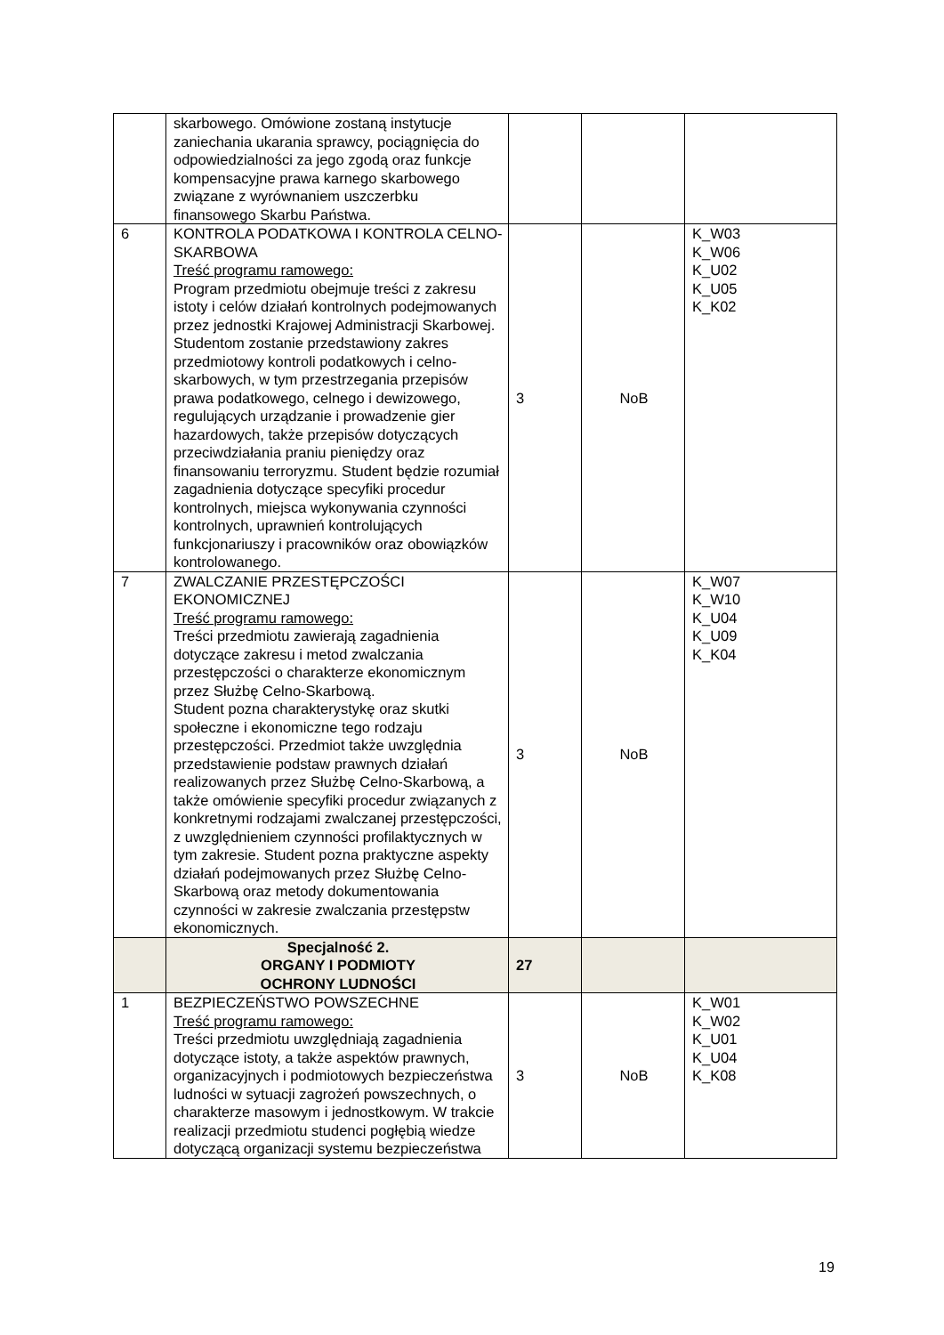| | skarbowego. Omówione zostaną instytucje zaniechania ukarania sprawcy, pociągnięcia do odpowiedzialności za jego zgodą oraz funkcje kompensacyjne prawa karnego skarbowego związane z wyrównaniem uszczerbku finansowego Skarbu Państwa. | | | |
| 6 | KONTROLA PODATKOWA I KONTROLA CELNO-SKARBOWA Treść programu ramowego: Program przedmiotu obejmuje treści z zakresu istoty i celów działań kontrolnych podejmowanych przez jednostki Krajowej Administracji Skarbowej. Studentom zostanie przedstawiony zakres przedmiotowy kontroli podatkowych i celno-skarbowych, w tym przestrzegania przepisów prawa podatkowego, celnego i dewizowego, regulujących urządzanie i prowadzenie gier hazardowych, także przepisów dotyczących przeciwdziałania praniu pieniędzy oraz finansowaniu terroryzmu. Student będzie rozumiał zagadnienia dotyczące specyfiki procedur kontrolnych, miejsca wykonywania czynności kontrolnych, uprawnień kontrolujących funkcjonariuszy i pracowników oraz obowiązków kontrolowanego. | 3 | NoB | K_W03 K_W06 K_U02 K_U05 K_K02 |
| 7 | ZWALCZANIE PRZESTĘPCZOŚCI EKONOMICZNEJ Treść programu ramowego: Treści przedmiotu zawierają zagadnienia dotyczące zakresu i metod zwalczania przestępczości o charakterze ekonomicznym przez Służbę Celno-Skarbową. Student pozna charakterystykę oraz skutki społeczne i ekonomiczne tego rodzaju przestępczości. Przedmiot także uwzględnia przedstawienie podstaw prawnych działań realizowanych przez Służbę Celno-Skarbową, a także omówienie specyfiki procedur związanych z konkretnymi rodzajami zwalczanej przestępczości, z uwzględnieniem czynności profilaktycznych w tym zakresie. Student pozna praktyczne aspekty działań podejmowanych przez Służbę Celno-Skarbową oraz metody dokumentowania czynności w zakresie zwalczania przestępstw ekonomicznych. | 3 | NoB | K_W07 K_W10 K_U04 K_U09 K_K04 |
| | Specjalność 2. ORGANY I PODMIOTY OCHRONY LUDNOŚCI | 27 | | |
| 1 | BEZPIECZEŃSTWO POWSZECHNE Treść programu ramowego: Treści przedmiotu uwzględniają zagadnienia dotyczące istoty, a także aspektów prawnych, organizacyjnych i podmiotowych bezpieczeństwa ludności w sytuacji zagrożeń powszechnych, o charakterze masowym i jednostkowym. W trakcie realizacji przedmiotu studenci pogłębią wiedze dotyczącą organizacji systemu bezpieczeństwa | 3 | NoB | K_W01 K_W02 K_U01 K_U04 K_K08 |
19